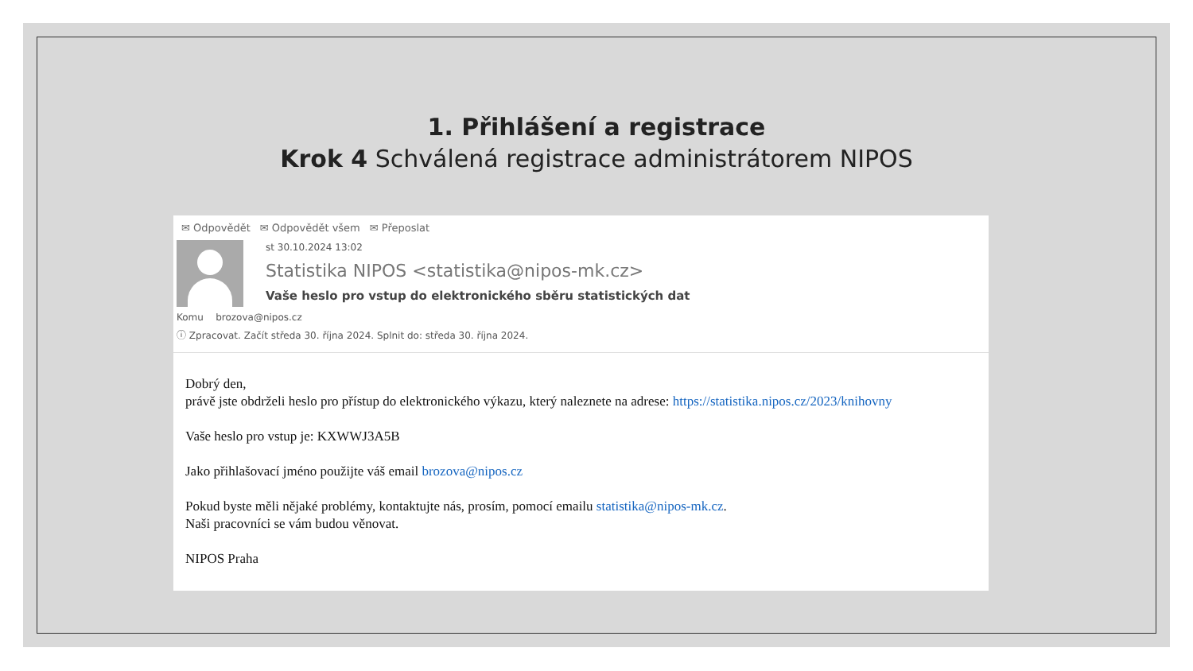1. Přihlášení a registrace
Krok 4 Schválená registrace administrátorem NIPOS
✉ Odpovědět ✉ Odpovědět všem ✉ Přeposlat
st 30.10.2024 13:02
Statistika NIPOS <statistika@nipos-mk.cz>
Vaše heslo pro vstup do elektronického sběru statistických dat
Komu brozova@nipos.cz
ⓘ Zpracovat. Začít středa 30. října 2024. Splnit do: středa 30. října 2024.
Dobrý den,
právě jste obdrželi heslo pro přístup do elektronického výkazu, který naleznete na adrese: https://statistika.nipos.cz/2023/knihovny
Vaše heslo pro vstup je: KXWWJ3A5B
Jako přihlašovací jméno použijte váš email brozova@nipos.cz
Pokud byste měli nějaké problémy, kontaktujte nás, prosím, pomocí emailu statistika@nipos-mk.cz.
Naši pracovníci se vám budou věnovat.
NIPOS Praha